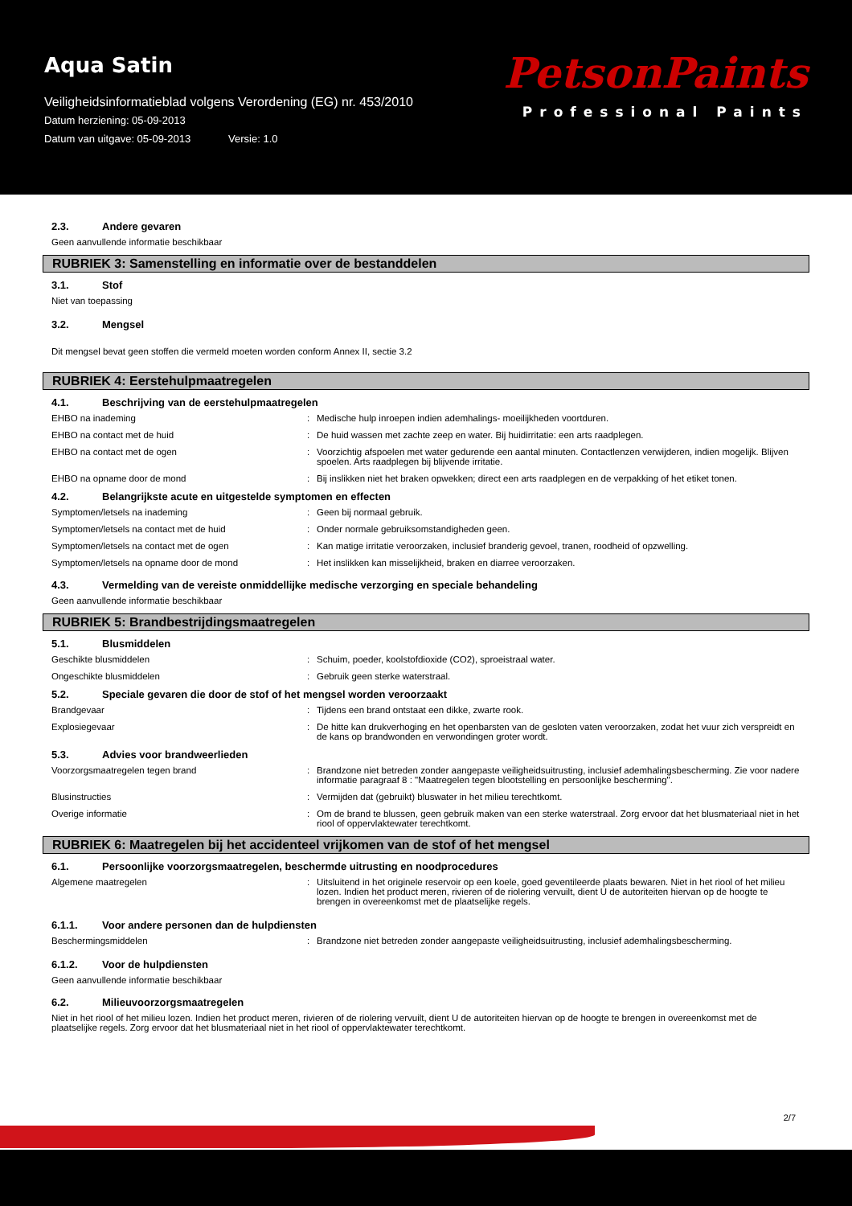Aqua Satin
Veiligheidsinformatieblad volgens Verordening (EG) nr. 453/2010
Datum herziening: 05-09-2013
Datum van uitgave: 05-09-2013 Versie: 1.0
PetsonPaints
Professional Paints
2.3. Andere gevaren
Geen aanvullende informatie beschikbaar
RUBRIEK 3: Samenstelling en informatie over de bestanddelen
3.1. Stof
Niet van toepassing
3.2. Mengsel
Dit mengsel bevat geen stoffen die vermeld moeten worden conform Annex II, sectie 3.2
RUBRIEK 4: Eerstehulpmaatregelen
4.1. Beschrijving van de eerstehulpmaatregelen
EHBO na inademing : Medische hulp inroepen indien ademhalings- moeilijkheden voortduren.
EHBO na contact met de huid : De huid wassen met zachte zeep en water. Bij huidirritatie: een arts raadplegen.
EHBO na contact met de ogen : Voorzichtig afspoelen met water gedurende een aantal minuten. Contactlenzen verwijderen, indien mogelijk. Blijven spoelen. Arts raadplegen bij blijvende irritatie.
EHBO na opname door de mond : Bij inslikken niet het braken opwekken; direct een arts raadplegen en de verpakking of het etiket tonen.
4.2. Belangrijkste acute en uitgestelde symptomen en effecten
Symptomen/letsels na inademing : Geen bij normaal gebruik.
Symptomen/letsels na contact met de huid : Onder normale gebruiksomstandigheden geen.
Symptomen/letsels na contact met de ogen : Kan matige irritatie veroorzaken, inclusief branderig gevoel, tranen, roodheid of opzwelling.
Symptomen/letsels na opname door de mond : Het inslikken kan misselijkheid, braken en diarree veroorzaken.
4.3. Vermelding van de vereiste onmiddellijke medische verzorging en speciale behandeling
Geen aanvullende informatie beschikbaar
RUBRIEK 5: Brandbestrijdingsmaatregelen
5.1. Blusmiddelen
Geschikte blusmiddelen : Schuim, poeder, koolstofdioxide (CO2), sproeistraal water.
Ongeschikte blusmiddelen : Gebruik geen sterke waterstraal.
5.2. Speciale gevaren die door de stof of het mengsel worden veroorzaakt
Brandgevaar : Tijdens een brand ontstaat een dikke, zwarte rook.
Explosiegevaar : De hitte kan drukverhoging en het openbarsten van de gesloten vaten veroorzaken, zodat het vuur zich verspreidt en de kans op brandwonden en verwondingen groter wordt.
5.3. Advies voor brandweerlieden
Voorzorgsmaatregelen tegen brand : Brandzone niet betreden zonder aangepaste veiligheidsuitrusting, inclusief ademhalingsbescherming. Zie voor nadere informatie paragraaf 8 : "Maatregelen tegen blootstelling en persoonlijke bescherming".
Blusinstructies : Vermijden dat (gebruikt) bluswater in het milieu terechtkomt.
Overige informatie : Om de brand te blussen, geen gebruik maken van een sterke waterstraal. Zorg ervoor dat het blusmateriaal niet in het riool of oppervlaktewater terechtkomt.
RUBRIEK 6: Maatregelen bij het accidenteel vrijkomen van de stof of het mengsel
6.1. Persoonlijke voorzorgsmaatregelen, beschermde uitrusting en noodprocedures
Algemene maatregelen : Uitsluitend in het originele reservoir op een koele, goed geventileerde plaats bewaren. Niet in het riool of het milieu lozen. Indien het product meren, rivieren of de riolering vervuilt, dient U de autoriteiten hiervan op de hoogte te brengen in overeenkomst met de plaatselijke regels.
6.1.1. Voor andere personen dan de hulpdiensten
Beschermingsmiddelen : Brandzone niet betreden zonder aangepaste veiligheidsuitrusting, inclusief ademhalingsbescherming.
6.1.2. Voor de hulpdiensten
Geen aanvullende informatie beschikbaar
6.2. Milieuvoorzorgsmaatregelen
Niet in het riool of het milieu lozen. Indien het product meren, rivieren of de riolering vervuilt, dient U de autoriteiten hiervan op de hoogte te brengen in overeenkomst met de plaatselijke regels. Zorg ervoor dat het blusmateriaal niet in het riool of oppervlaktewater terechtkomt.
2/7